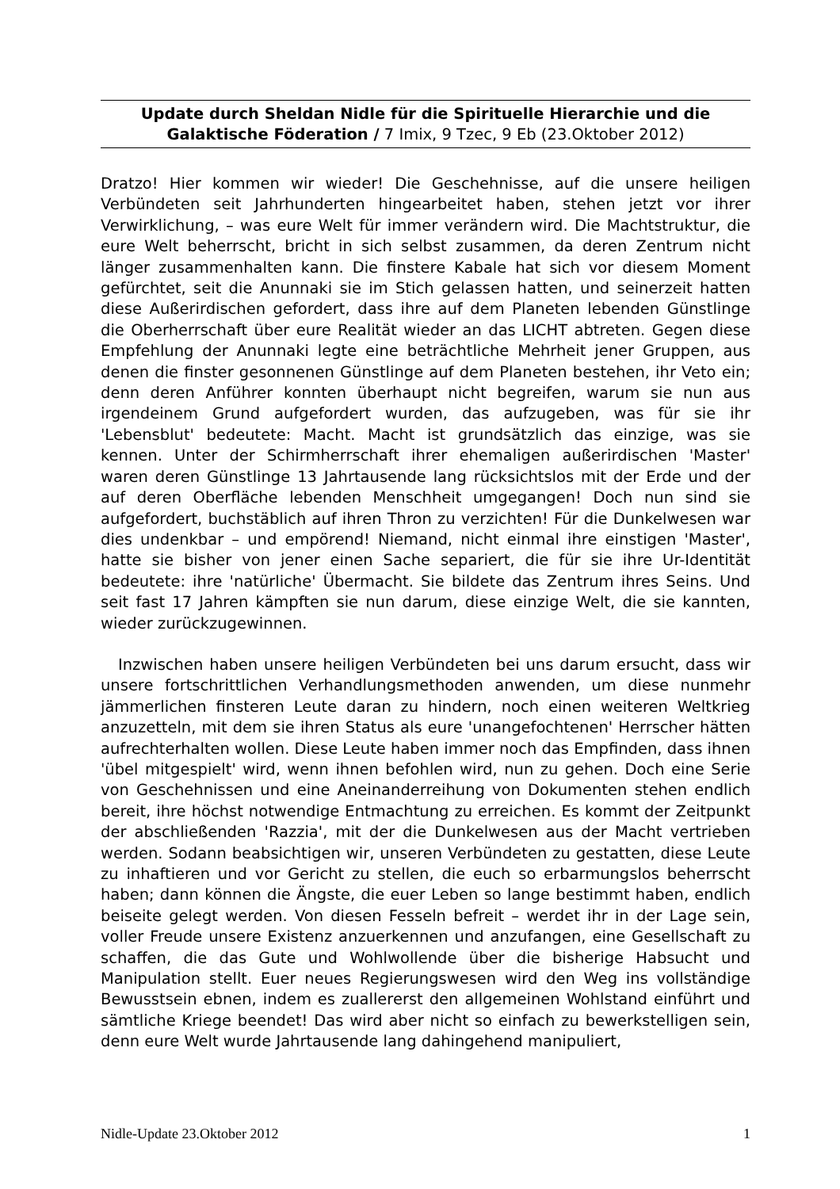Update durch Sheldan Nidle für die Spirituelle Hierarchie und die Galaktische Föderation / 7 Imix, 9 Tzec, 9 Eb (23.Oktober 2012)
Dratzo! Hier kommen wir wieder! Die Geschehnisse, auf die unsere heiligen Verbündeten seit Jahrhunderten hingearbeitet haben, stehen jetzt vor ihrer Verwirklichung, – was eure Welt für immer verändern wird. Die Machtstruktur, die eure Welt beherrscht, bricht in sich selbst zusammen, da deren Zentrum nicht länger zusammenhalten kann. Die finstere Kabale hat sich vor diesem Moment gefürchtet, seit die Anunnaki sie im Stich gelassen hatten, und seinerzeit hatten diese Außerirdischen gefordert, dass ihre auf dem Planeten lebenden Günstlinge die Oberherrschaft über eure Realität wieder an das LICHT abtreten. Gegen diese Empfehlung der Anunnaki legte eine beträchtliche Mehrheit jener Gruppen, aus denen die finster gesonnenen Günstlinge auf dem Planeten bestehen, ihr Veto ein; denn deren Anführer konnten überhaupt nicht begreifen, warum sie nun aus irgendeinem Grund aufgefordert wurden, das aufzugeben, was für sie ihr 'Lebensblut' bedeutete: Macht. Macht ist grundsätzlich das einzige, was sie kennen. Unter der Schirmherrschaft ihrer ehemaligen außerirdischen 'Master' waren deren Günstlinge 13 Jahrtausende lang rücksichtslos mit der Erde und der auf deren Oberfläche lebenden Menschheit umgegangen! Doch nun sind sie aufgefordert, buchstäblich auf ihren Thron zu verzichten! Für die Dunkelwesen war dies undenkbar – und empörend! Niemand, nicht einmal ihre einstigen 'Master', hatte sie bisher von jener einen Sache separiert, die für sie ihre Ur-Identität bedeutete: ihre 'natürliche' Übermacht. Sie bildete das Zentrum ihres Seins. Und seit fast 17 Jahren kämpften sie nun darum, diese einzige Welt, die sie kannten, wieder zurückzugewinnen.
Inzwischen haben unsere heiligen Verbündeten bei uns darum ersucht, dass wir unsere fortschrittlichen Verhandlungsmethoden anwenden, um diese nunmehr jämmerlichen finsteren Leute daran zu hindern, noch einen weiteren Weltkrieg anzuzetteln, mit dem sie ihren Status als eure 'unangefochtenen' Herrscher hätten aufrechterhalten wollen. Diese Leute haben immer noch das Empfinden, dass ihnen 'übel mitgespielt' wird, wenn ihnen befohlen wird, nun zu gehen. Doch eine Serie von Geschehnissen und eine Aneinanderreihung von Dokumenten stehen endlich bereit, ihre höchst notwendige Entmachtung zu erreichen. Es kommt der Zeitpunkt der abschließenden 'Razzia', mit der die Dunkelwesen aus der Macht vertrieben werden. Sodann beabsichtigen wir, unseren Verbündeten zu gestatten, diese Leute zu inhaftieren und vor Gericht zu stellen, die euch so erbarmungslos beherrscht haben; dann können die Ängste, die euer Leben so lange bestimmt haben, endlich beiseite gelegt werden. Von diesen Fesseln befreit – werdet ihr in der Lage sein, voller Freude unsere Existenz anzuerkennen und anzufangen, eine Gesellschaft zu schaffen, die das Gute und Wohlwollende über die bisherige Habsucht und Manipulation stellt. Euer neues Regierungswesen wird den Weg ins vollständige Bewusstsein ebnen, indem es zuallererst den allgemeinen Wohlstand einführt und sämtliche Kriege beendet! Das wird aber nicht so einfach zu bewerkstelligen sein, denn eure Welt wurde Jahrtausende lang dahingehend manipuliert,
Nidle-Update 23.Oktober 2012 1